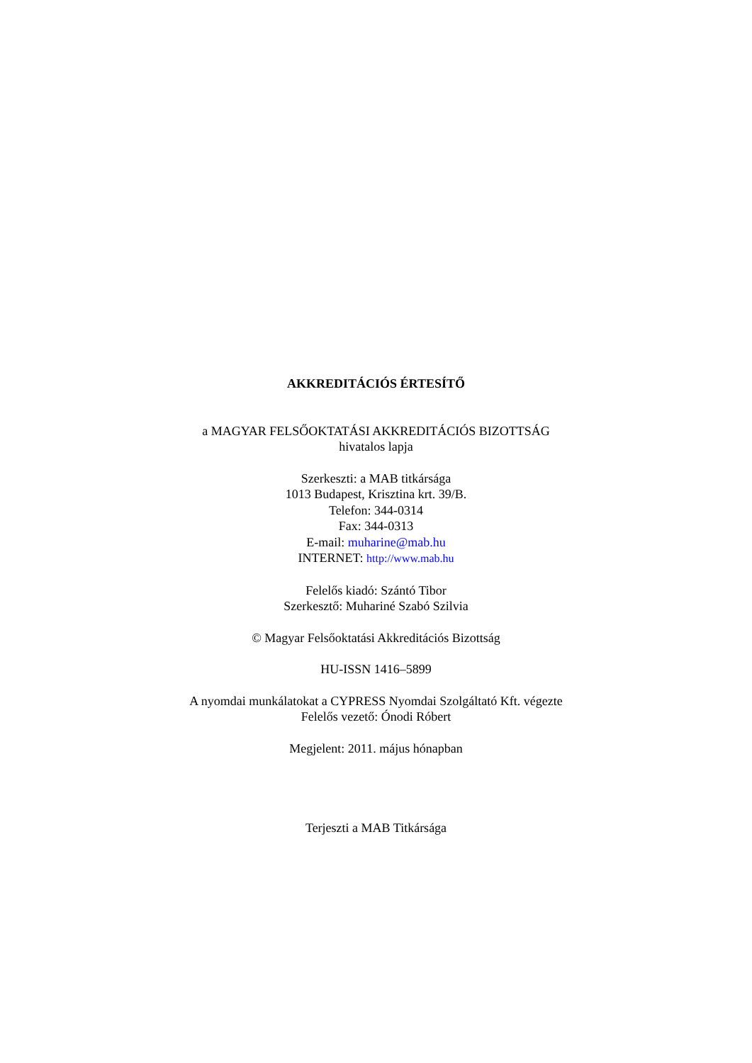AKKREDITÁCIÓS ÉRTESÍTŐ
a MAGYAR FELSŐOKTATÁSI AKKREDITÁCIÓS BIZOTTSÁG
hivatalos lapja
Szerkeszti: a MAB titkársága
1013 Budapest, Krisztina krt. 39/B.
Telefon: 344-0314
Fax: 344-0313
E-mail: muharine@mab.hu
INTERNET: http://www.mab.hu
Felelős kiadó: Szántó Tibor
Szerkesztő: Muhariné Szabó Szilvia
© Magyar Felsőoktatási Akkreditációs Bizottság
HU-ISSN 1416–5899
A nyomdai munkálatokat a CYPRESS Nyomdai Szolgáltató Kft. végezte
Felelős vezető: Ónodi Róbert
Megjelent: 2011. május hónapban
Terjeszti a MAB Titkársága